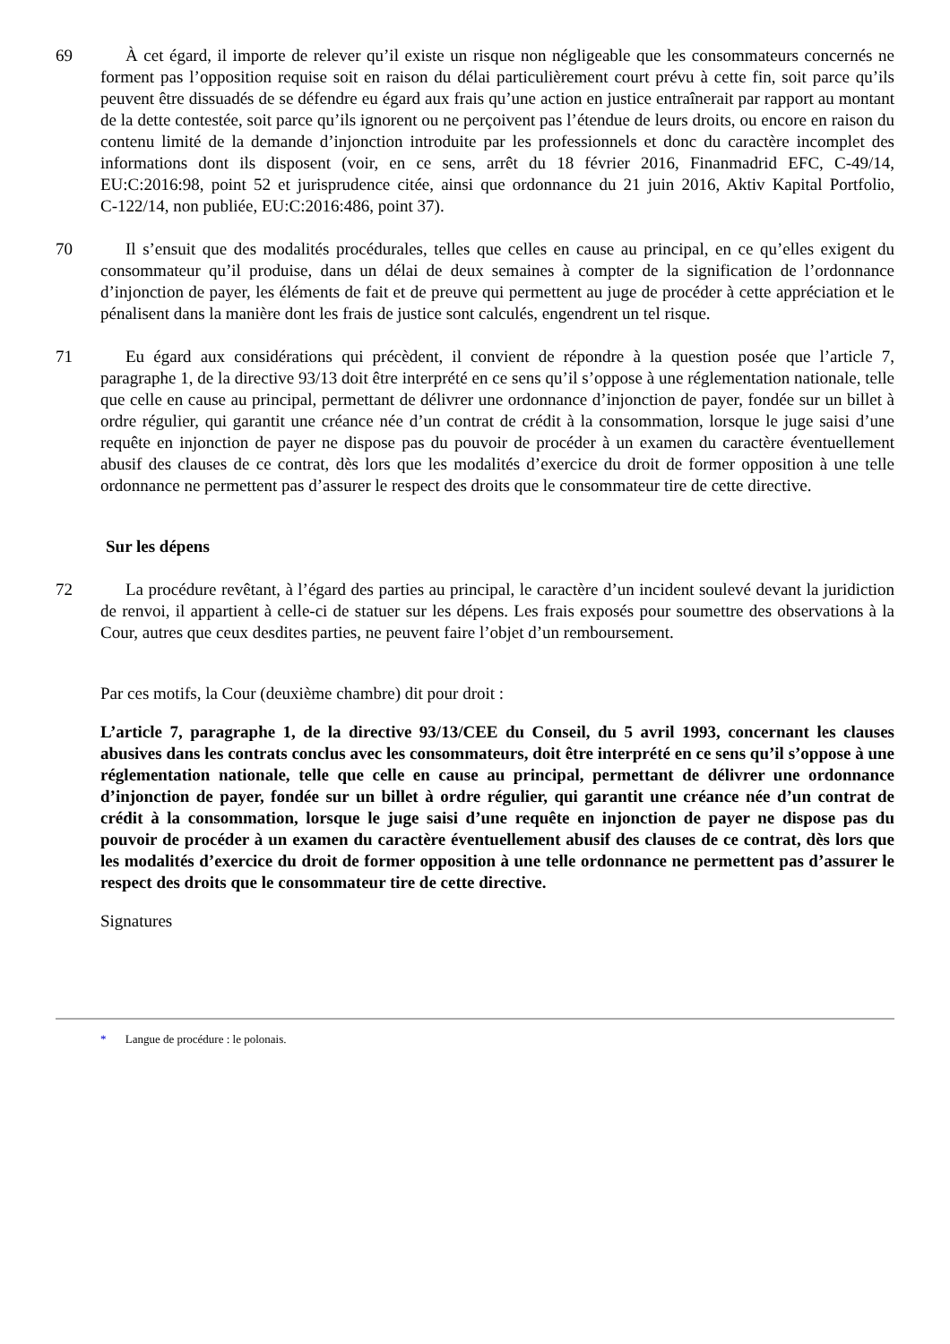69 À cet égard, il importe de relever qu’il existe un risque non négligeable que les consommateurs concernés ne forment pas l’opposition requise soit en raison du délai particulièrement court prévu à cette fin, soit parce qu’ils peuvent être dissuadés de se défendre eu égard aux frais qu’une action en justice entraînerait par rapport au montant de la dette contestée, soit parce qu’ils ignorent ou ne perçoivent pas l’étendue de leurs droits, ou encore en raison du contenu limité de la demande d’injonction introduite par les professionnels et donc du caractère incomplet des informations dont ils disposent (voir, en ce sens, arrêt du 18 février 2016, Finanmadrid EFC, C‑49/14, EU:C:2016:98, point 52 et jurisprudence citée, ainsi que ordonnance du 21 juin 2016, Aktiv Kapital Portfolio, C‑122/14, non publiée, EU:C:2016:486, point 37).
70 Il s’ensuit que des modalités procédurales, telles que celles en cause au principal, en ce qu’elles exigent du consommateur qu’il produise, dans un délai de deux semaines à compter de la signification de l’ordonnance d’injonction de payer, les éléments de fait et de preuve qui permettent au juge de procéder à cette appréciation et le pénalisent dans la manière dont les frais de justice sont calculés, engendrent un tel risque.
71 Eu égard aux considérations qui précèdent, il convient de répondre à la question posée que l’article 7, paragraphe 1, de la directive 93/13 doit être interprété en ce sens qu’il s’oppose à une réglementation nationale, telle que celle en cause au principal, permettant de délivrer une ordonnance d’injonction de payer, fondée sur un billet à ordre régulier, qui garantit une créance née d’un contrat de crédit à la consommation, lorsque le juge saisi d’une requête en injonction de payer ne dispose pas du pouvoir de procéder à un examen du caractère éventuellement abusif des clauses de ce contrat, dès lors que les modalités d’exercice du droit de former opposition à une telle ordonnance ne permettent pas d’assurer le respect des droits que le consommateur tire de cette directive.
Sur les dépens
72 La procédure revêtant, à l’égard des parties au principal, le caractère d’un incident soulevé devant la juridiction de renvoi, il appartient à celle-ci de statuer sur les dépens. Les frais exposés pour soumettre des observations à la Cour, autres que ceux desdites parties, ne peuvent faire l’objet d’un remboursement.
Par ces motifs, la Cour (deuxième chambre) dit pour droit :
L’article 7, paragraphe 1, de la directive 93/13/CEE du Conseil, du 5 avril 1993, concernant les clauses abusives dans les contrats conclus avec les consommateurs, doit être interprété en ce sens qu’il s’oppose à une réglementation nationale, telle que celle en cause au principal, permettant de délivrer une ordonnance d’injonction de payer, fondée sur un billet à ordre régulier, qui garantit une créance née d’un contrat de crédit à la consommation, lorsque le juge saisi d’une requête en injonction de payer ne dispose pas du pouvoir de procéder à un examen du caractère éventuellement abusif des clauses de ce contrat, dès lors que les modalités d’exercice du droit de former opposition à une telle ordonnance ne permettent pas d’assurer le respect des droits que le consommateur tire de cette directive.
Signatures
* Langue de procédure : le polonais.